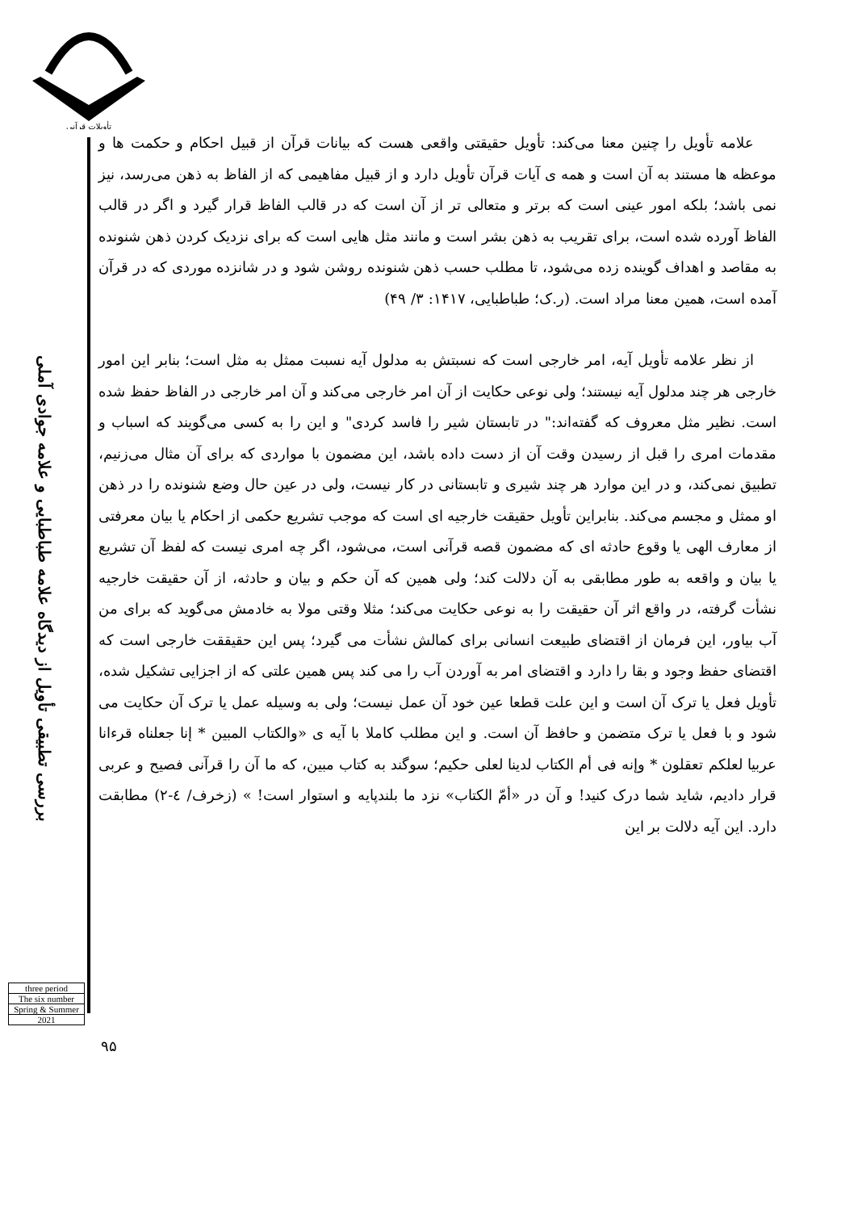تأویلات قرآنی
بررسی تطبیقی تأویل از دیدگاه علامه طباطبایی و علامه جوادی آملی
three period
The six number
Spring & Summer
2021
علامه تأویل را چنین معنا می‌کند: تأویل حقیقتی واقعی هست که بیانات قرآن از قبیل احکام و حکمت ها و موعظه ها مستند به آن است و همه ی آیات قرآن تأویل دارد و از قبیل مفاهیمی که از الفاظ به ذهن می‌رسد، نیز نمی باشد؛ بلکه امور عینی است که برتر و متعالی تر از آن است که در قالب الفاظ قرار گیرد و اگر در قالب الفاظ آورده شده است، برای تقریب به ذهن بشر است و مانند مثل هایی است که برای نزدیک کردن ذهن شنونده به مقاصد و اهداف گوینده زده می‌شود، تا مطلب حسب ذهن شنونده روشن شود و در شانزده موردی که در قرآن آمده است، همین معنا مراد است. (ر.ک؛ طباطبایی، ۱۴۱۷: ۳/ ۴۹)
از نظر علامه تأویل آیه، امر خارجی است که نسبتش به مدلول آیه نسبت ممثل به مثل است؛ بنابر این امور خارجی هر چند مدلول آیه نیستند؛ ولی نوعی حکایت از آن امر خارجی می‌کند و آن امر خارجی در الفاظ حفظ شده است. نظیر مثل معروف که گفته‌اند:" در تابستان شیر را فاسد کردی" و این را به کسی می‌گویند که اسباب و مقدمات امری را قبل از رسیدن وقت آن از دست داده باشد، این مضمون با مواردی که برای آن مثال می‌زنیم، تطبیق نمی‌کند، و در این موارد هر چند شیری و تابستانی در کار نیست، ولی در عین حال وضع شنونده را در ذهن او ممثل و مجسم می‌کند. بنابراین تأویل حقیقت خارجیه ای است که موجب تشریع حکمی از احکام یا بیان معرفتی از معارف الهی یا وقوع حادثه ای که مضمون قصه قرآنی است، می‌شود، اگر چه امری نیست که لفظ آن تشریع یا بیان و واقعه به طور مطابقی به آن دلالت کند؛ ولی همین که آن حکم و بیان و حادثه، از آن حقیقت خارجیه نشأت گرفته، در واقع اثر آن حقیقت را به نوعی حکایت می‌کند؛ مثلا وقتی مولا به خادمش می‌گوید که برای من آب بیاور، این فرمان از اقتضای طبیعت انسانی برای کمالش نشأت می گیرد؛ پس این حقیققت خارجی است که اقتضای حفظ وجود و بقا را دارد و اقتضای امر به آوردن آب را می کند پس همین علتی که از اجزایی تشکیل شده، تأویل فعل یا ترک آن است و این علت قطعا عین خود آن عمل نیست؛ ولی به وسیله عمل یا ترک آن حکایت می شود و با فعل یا ترک متضمن و حافظ آن است. و این مطلب کاملا با آیه ی «والکتاب المبین * إنا جعلناه قرءانا عربیا لعلکم تعقلون * وإنه فی أم الکتاب لدینا لعلی حکیم؛ سوگند به کتاب مبین، که ما آن را قرآنی فصیح و عربی قرار دادیم، شاید شما درک کنید! و آن در «أمّ الکتاب» نزد ما بلندپایه و استوار است! » (زخرف/ ٤-٢) مطابقت دارد. این آیه دلالت بر این
۹۵